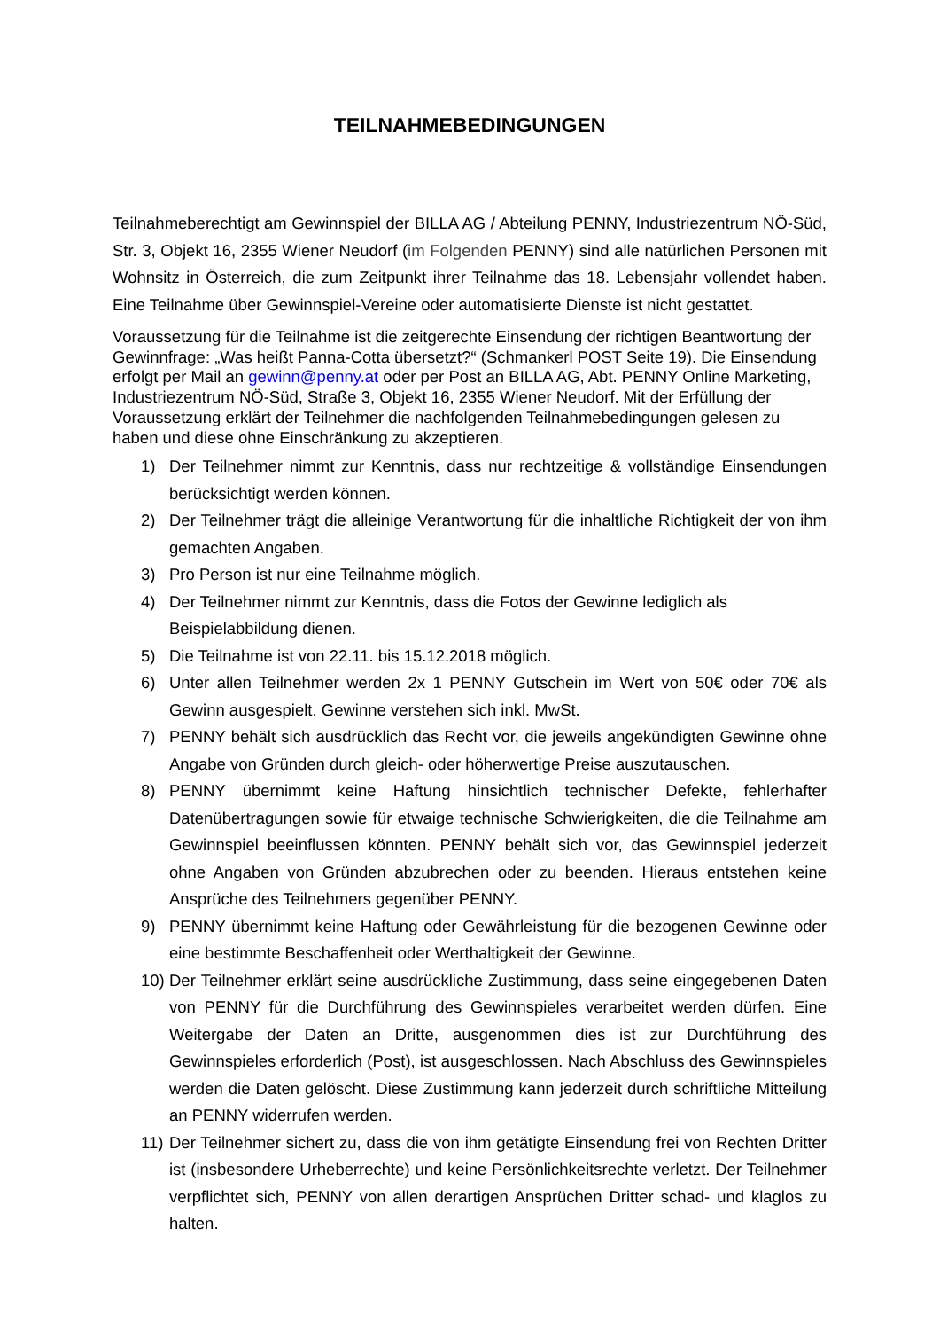TEILNAHMEBEDINGUNGEN
Teilnahmeberechtigt am Gewinnspiel der BILLA AG / Abteilung PENNY, Industriezentrum NÖ-Süd, Str. 3, Objekt 16, 2355 Wiener Neudorf (im Folgenden PENNY) sind alle natürlichen Personen mit Wohnsitz in Österreich, die zum Zeitpunkt ihrer Teilnahme das 18. Lebensjahr vollendet haben. Eine Teilnahme über Gewinnspiel-Vereine oder automatisierte Dienste ist nicht gestattet.
Voraussetzung für die Teilnahme ist die zeitgerechte Einsendung der richtigen Beantwortung der Gewinnfrage: „Was heißt Panna-Cotta übersetzt?“ (Schmankerl POST Seite 19). Die Einsendung erfolgt per Mail an gewinn@penny.at oder per Post an BILLA AG, Abt. PENNY Online Marketing, Industriezentrum NÖ-Süd, Straße 3, Objekt 16, 2355 Wiener Neudorf. Mit der Erfüllung der Voraussetzung erklärt der Teilnehmer die nachfolgenden Teilnahmebedingungen gelesen zu haben und diese ohne Einschränkung zu akzeptieren.
1) Der Teilnehmer nimmt zur Kenntnis, dass nur rechtzeitige & vollständige Einsendungen berücksichtigt werden können.
2) Der Teilnehmer trägt die alleinige Verantwortung für die inhaltliche Richtigkeit der von ihm gemachten Angaben.
3) Pro Person ist nur eine Teilnahme möglich.
4) Der Teilnehmer nimmt zur Kenntnis, dass die Fotos der Gewinne lediglich als Beispielabbildung dienen.
5) Die Teilnahme ist von 22.11. bis 15.12.2018 möglich.
6) Unter allen Teilnehmer werden 2x 1 PENNY Gutschein im Wert von 50€ oder 70€ als Gewinn ausgespielt. Gewinne verstehen sich inkl. MwSt.
7) PENNY behält sich ausdrücklich das Recht vor, die jeweils angekündigten Gewinne ohne Angabe von Gründen durch gleich- oder höherwertige Preise auszutauschen.
8) PENNY übernimmt keine Haftung hinsichtlich technischer Defekte, fehlerhafter Datenübertragungen sowie für etwaige technische Schwierigkeiten, die die Teilnahme am Gewinnspiel beeinflussen könnten. PENNY behält sich vor, das Gewinnspiel jederzeit ohne Angaben von Gründen abzubrechen oder zu beenden. Hieraus entstehen keine Ansprüche des Teilnehmers gegenüber PENNY.
9) PENNY übernimmt keine Haftung oder Gewährleistung für die bezogenen Gewinne oder eine bestimmte Beschaffenheit oder Werthaltigkeit der Gewinne.
10) Der Teilnehmer erklärt seine ausdrückliche Zustimmung, dass seine eingegebenen Daten von PENNY für die Durchführung des Gewinnspieles verarbeitet werden dürfen. Eine Weitergabe der Daten an Dritte, ausgenommen dies ist zur Durchführung des Gewinnspieles erforderlich (Post), ist ausgeschlossen. Nach Abschluss des Gewinnspieles werden die Daten gelöscht. Diese Zustimmung kann jederzeit durch schriftliche Mitteilung an PENNY widerrufen werden.
11) Der Teilnehmer sichert zu, dass die von ihm getätigte Einsendung frei von Rechten Dritter ist (insbesondere Urheberrechte) und keine Persönlichkeitsrechte verletzt. Der Teilnehmer verpflichtet sich, PENNY von allen derartigen Ansprüchen Dritter schad- und klaglos zu halten.